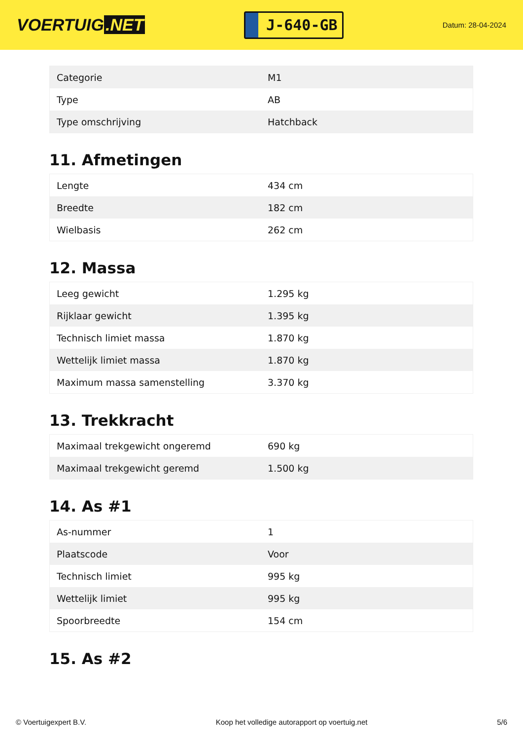VOERTUIG.NET
J-640-GB
Datum: 28-04-2024
| Categorie | M1 |
| Type | AB |
| Type omschrijving | Hatchback |
11. Afmetingen
| Lengte | 434 cm |
| Breedte | 182 cm |
| Wielbasis | 262 cm |
12. Massa
| Leeg gewicht | 1.295 kg |
| Rijklaar gewicht | 1.395 kg |
| Technisch limiet massa | 1.870 kg |
| Wettelijk limiet massa | 1.870 kg |
| Maximum massa samenstelling | 3.370 kg |
13. Trekkracht
| Maximaal trekgewicht ongeremd | 690 kg |
| Maximaal trekgewicht geremd | 1.500 kg |
14. As #1
| As-nummer | 1 |
| Plaatscode | Voor |
| Technisch limiet | 995 kg |
| Wettelijk limiet | 995 kg |
| Spoorbreedte | 154 cm |
15. As #2
© Voertuigexpert B.V. Koop het volledige autorapport op voertuig.net 5/6